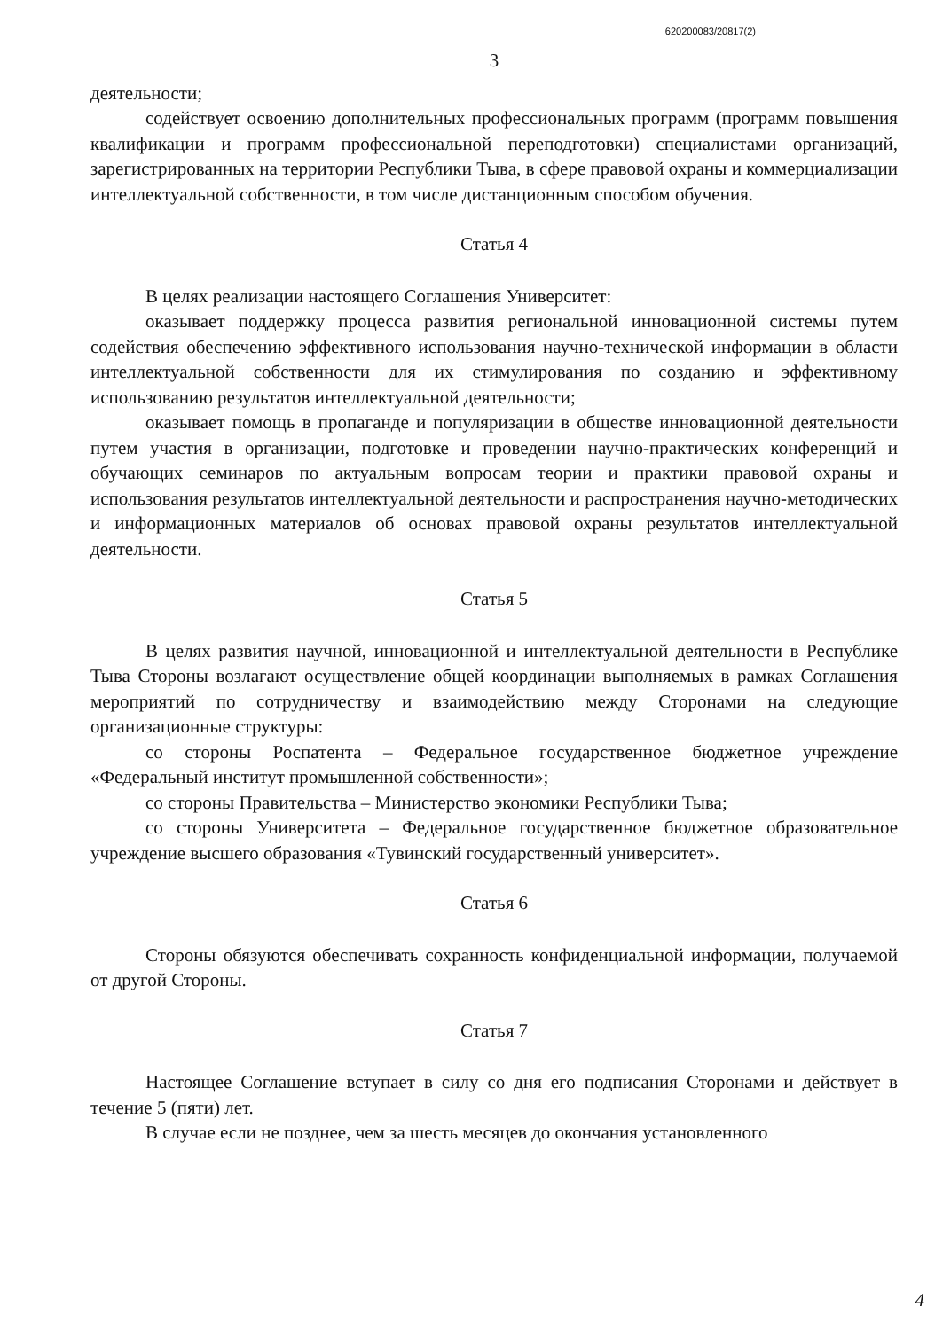620200083/20817(2)
3
деятельности;
содействует освоению дополнительных профессиональных программ (программ повышения квалификации и программ профессиональной переподготовки) специалистами организаций, зарегистрированных на территории Республики Тыва, в сфере правовой охраны и коммерциализации интеллектуальной собственности, в том числе дистанционным способом обучения.
Статья 4
В целях реализации настоящего Соглашения Университет:
оказывает поддержку процесса развития региональной инновационной системы путем содействия обеспечению эффективного использования научно-технической информации в области интеллектуальной собственности для их стимулирования по созданию и эффективному использованию результатов интеллектуальной деятельности;
оказывает помощь в пропаганде и популяризации в обществе инновационной деятельности путем участия в организации, подготовке и проведении научно-практических конференций и обучающих семинаров по актуальным вопросам теории и практики правовой охраны и использования результатов интеллектуальной деятельности и распространения научно-методических и информационных материалов об основах правовой охраны результатов интеллектуальной деятельности.
Статья 5
В целях развития научной, инновационной и интеллектуальной деятельности в Республике Тыва Стороны возлагают осуществление общей координации выполняемых в рамках Соглашения мероприятий по сотрудничеству и взаимодействию между Сторонами на следующие организационные структуры:
со стороны Роспатента – Федеральное государственное бюджетное учреждение «Федеральный институт промышленной собственности»;
со стороны Правительства – Министерство экономики Республики Тыва;
со стороны Университета – Федеральное государственное бюджетное образовательное учреждение высшего образования «Тувинский государственный университет».
Статья 6
Стороны обязуются обеспечивать сохранность конфиденциальной информации, получаемой от другой Стороны.
Статья 7
Настоящее Соглашение вступает в силу со дня его подписания Сторонами и действует в течение 5 (пяти) лет.
В случае если не позднее, чем за шесть месяцев до окончания установленного
4